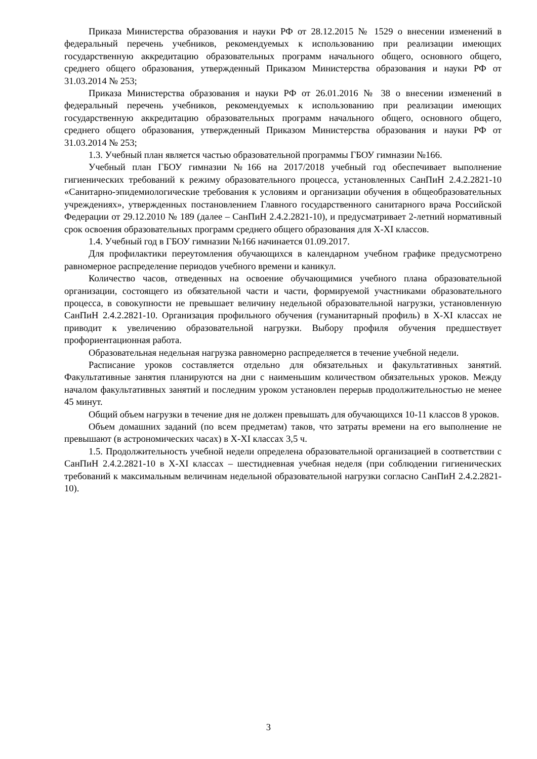Приказа Министерства образования и науки РФ от 28.12.2015 № 1529 о внесении изменений в федеральный перечень учебников, рекомендуемых к использованию при реализации имеющих государственную аккредитацию образовательных программ начального общего, основного общего, среднего общего образования, утвержденный Приказом Министерства образования и науки РФ от 31.03.2014 № 253;
Приказа Министерства образования и науки РФ от 26.01.2016 № 38 о внесении изменений в федеральный перечень учебников, рекомендуемых к использованию при реализации имеющих государственную аккредитацию образовательных программ начального общего, основного общего, среднего общего образования, утвержденный Приказом Министерства образования и науки РФ от 31.03.2014 № 253;
1.3. Учебный план является частью образовательной программы ГБОУ гимназии №166.
Учебный план ГБОУ гимназии №166 на 2017/2018 учебный год обеспечивает выполнение гигиенических требований к режиму образовательного процесса, установленных СанПиН 2.4.2.2821-10 «Санитарно-эпидемиологические требования к условиям и организации обучения в общеобразовательных учреждениях», утвержденных постановлением Главного государственного санитарного врача Российской Федерации от 29.12.2010 № 189 (далее – СанПиН 2.4.2.2821-10), и предусматривает 2-летний нормативный срок освоения образовательных программ среднего общего образования для X-XI классов.
1.4. Учебный год в ГБОУ гимназии №166 начинается 01.09.2017.
Для профилактики переутомления обучающихся в календарном учебном графике предусмотрено равномерное распределение периодов учебного времени и каникул.
Количество часов, отведенных на освоение обучающимися учебного плана образовательной организации, состоящего из обязательной части и части, формируемой участниками образовательного процесса, в совокупности не превышает величину недельной образовательной нагрузки, установленную СанПиН 2.4.2.2821-10. Организация профильного обучения (гуманитарный профиль) в X-XI классах не приводит к увеличению образовательной нагрузки. Выбору профиля обучения предшествует профориентационная работа.
Образовательная недельная нагрузка равномерно распределяется в течение учебной недели.
Расписание уроков составляется отдельно для обязательных и факультативных занятий. Факультативные занятия планируются на дни с наименьшим количеством обязательных уроков. Между началом факультативных занятий и последним уроком установлен перерыв продолжительностью не менее 45 минут.
Общий объем нагрузки в течение дня не должен превышать для обучающихся 10-11 классов 8 уроков.
Объем домашних заданий (по всем предметам) таков, что затраты времени на его выполнение не превышают (в астрономических часах) в X-XI классах 3,5 ч.
1.5. Продолжительность учебной недели определена образовательной организацией в соответствии с СанПиН 2.4.2.2821-10 в X-XI классах – шестидневная учебная неделя (при соблюдении гигиенических требований к максимальным величинам недельной образовательной нагрузки согласно СанПиН 2.4.2.2821-10).
3